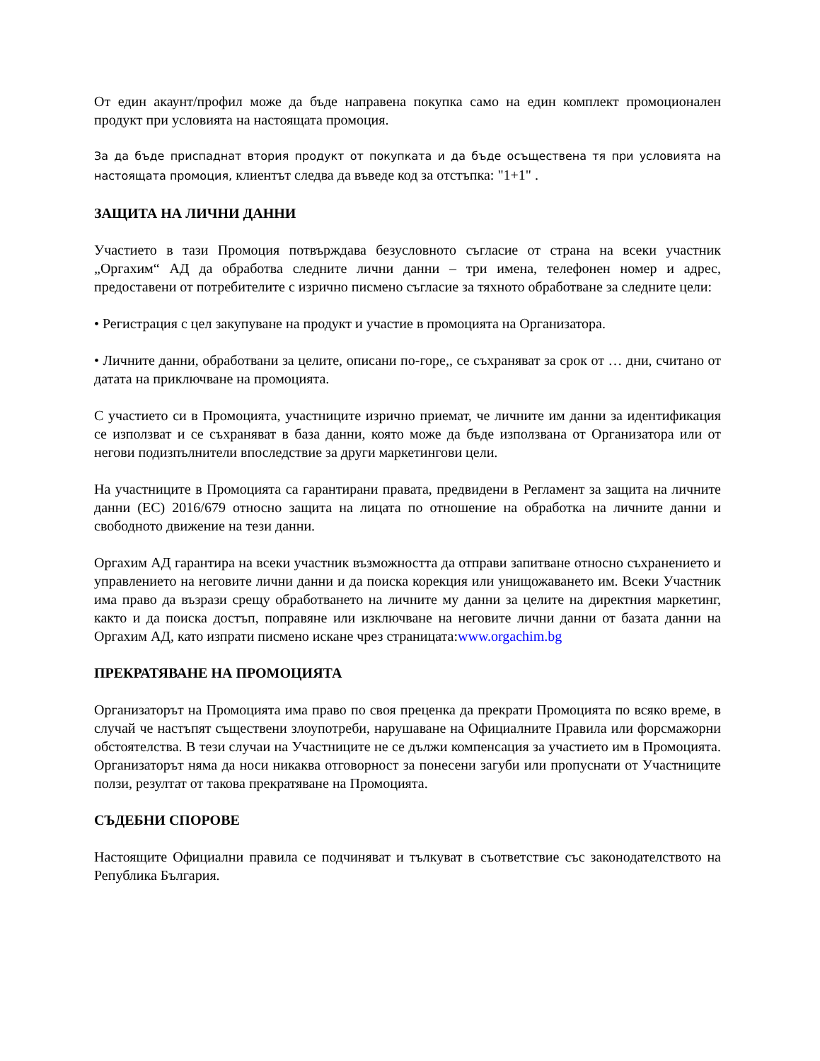От един акаунт/профил може да бъде направена покупка само на един комплект промоционален продукт при условията на настоящата промоция.
За да бъде приспаднат втория продукт от покупката и да бъде осъществена тя при условията на настоящата промоция, клиентът следва да въведе код за отстъпка: "1+1" .
ЗАЩИТА НА ЛИЧНИ ДАННИ
Участието в тази Промоция потвърждава безусловното съгласие от страна на всеки участник „Оргахим“ АД да обработва следните лични данни – три имена, телефонен номер и адрес, предоставени от потребителите с изрично писмено съгласие за тяхното обработване за следните цели:
• Регистрация с цел закупуване на продукт и участие в промоцията на Организатора.
• Личните данни, обработвани за целите, описани по-горе,, се съхраняват за срок от … дни, считано от датата на приключване на промоцията.
С участието си в Промоцията, участниците изрично приемат, че личните им данни за идентификация се използват и се съхраняват в база данни, която може да бъде използвана от Организатора или от негови подизпълнители впоследствие за други маркетингови цели.
На участниците в Промоцията са гарантирани правата, предвидени в Регламент за защита на личните данни (ЕС) 2016/679 относно защита на лицата по отношение на обработка на личните данни и свободното движение на тези данни.
Оргахим АД гарантира на всеки участник възможността да отправи запитване относно съхранението и управлението на неговите лични данни и да поиска корекция или унищожаването им. Всеки Участник има право да възрази срещу обработването на личните му данни за целите на директния маркетинг, както и да поиска достъп, поправяне или изключване на неговите лични данни от базата данни на Оргахим АД, като изпрати писмено искане чрез страницата:www.orgachim.bg
ПРЕКРАТЯВАНЕ НА ПРОМОЦИЯТА
Организаторът на Промоцията има право по своя преценка да прекрати Промоцията по всяко време, в случай че настъпят съществени злоупотреби, нарушаване на Официалните Правила или форсмажорни обстоятелства. В тези случаи на Участниците не се дължи компенсация за участието им в Промоцията. Организаторът няма да носи никаква отговорност за понесени загуби или пропуснати от Участниците ползи, резултат от такова прекратяване на Промоцията.
СЪДЕБНИ СПОРОВЕ
Настоящите Официални правила се подчиняват и тълкуват в съответствие със законодателството на Република България.